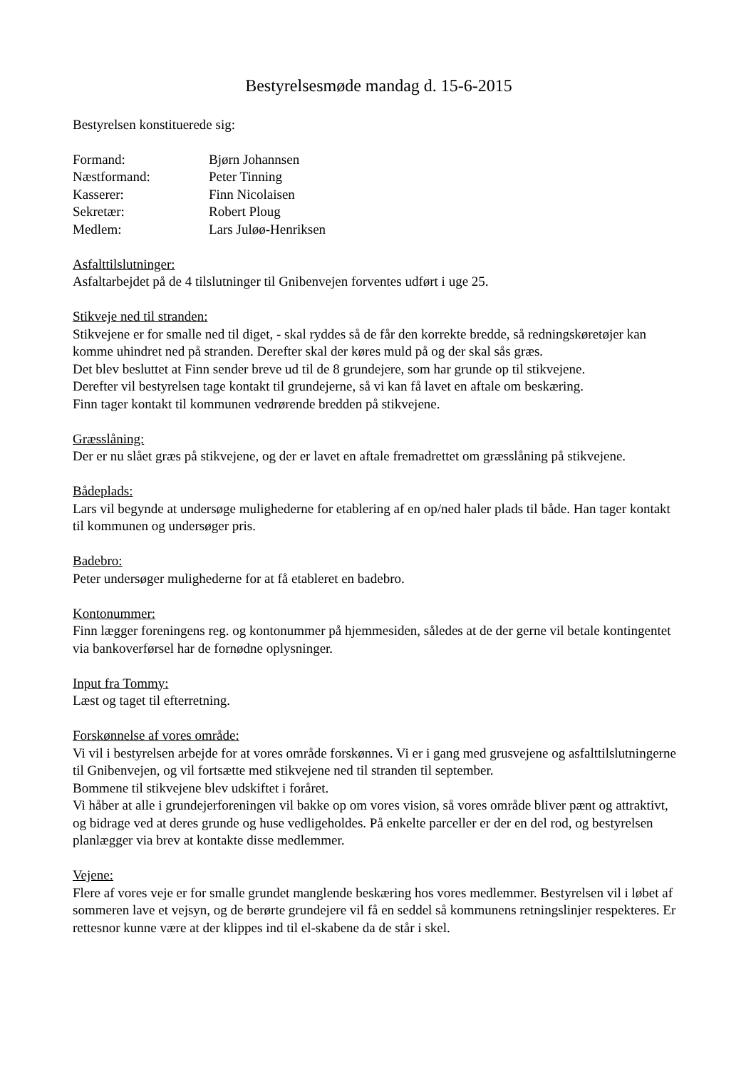Bestyrelsesmøde mandag d. 15-6-2015
Bestyrelsen konstituerede sig:
| Formand: | Bjørn Johannsen |
| Næstformand: | Peter Tinning |
| Kasserer: | Finn Nicolaisen |
| Sekretær: | Robert Ploug |
| Medlem: | Lars Juløø-Henriksen |
Asfalttilslutninger:
Asfaltarbejdet på de 4 tilslutninger til Gnibenvejen forventes udført i uge 25.
Stikveje ned til stranden:
Stikvejene er for smalle ned til diget, - skal ryddes så de får den korrekte bredde, så redningskøretøjer kan komme uhindret ned på stranden. Derefter skal der køres muld på og der skal sås græs.
Det blev besluttet at Finn sender breve ud til de 8 grundejere, som har grunde op til stikvejene.
Derefter vil bestyrelsen tage kontakt til grundejerne, så vi kan få lavet en aftale om beskæring.
Finn tager kontakt til kommunen vedrørende bredden på stikvejene.
Græsslåning:
Der er nu slået græs på stikvejene, og der er lavet en aftale fremadrettet om græsslåning på stikvejene.
Bådeplads:
Lars vil begynde at undersøge mulighederne for etablering af en op/ned haler plads til både. Han tager kontakt til kommunen og undersøger pris.
Badebro:
Peter undersøger mulighederne for at få etableret en badebro.
Kontonummer:
Finn lægger foreningens reg. og kontonummer på hjemmesiden, således at de der gerne vil betale kontingentet via bankoverførsel har de fornødne oplysninger.
Input fra Tommy:
Læst og taget til efterretning.
Forskønnelse af vores område:
Vi vil i bestyrelsen arbejde for at vores område forskønnes. Vi er i gang med grusvejene og asfalttilslutningerne til Gnibenvejen, og vil fortsætte med stikvejene ned til stranden til september.
Bommene til stikvejene blev udskiftet i foråret.
Vi håber at alle i grundejerforeningen vil bakke op om vores vision, så vores område bliver pænt og attraktivt, og bidrage ved at deres grunde og huse vedligeholdes. På enkelte parceller er der en del rod, og bestyrelsen planlægger via brev at kontakte disse medlemmer.
Vejene:
Flere af vores veje er for smalle grundet manglende beskæring hos vores medlemmer. Bestyrelsen vil i løbet af sommeren lave et vejsyn, og de berørte grundejere vil få en seddel så kommunens retningslinjer respekteres. Er rettesnor kunne være at der klippes ind til el-skabene da de står i skel.